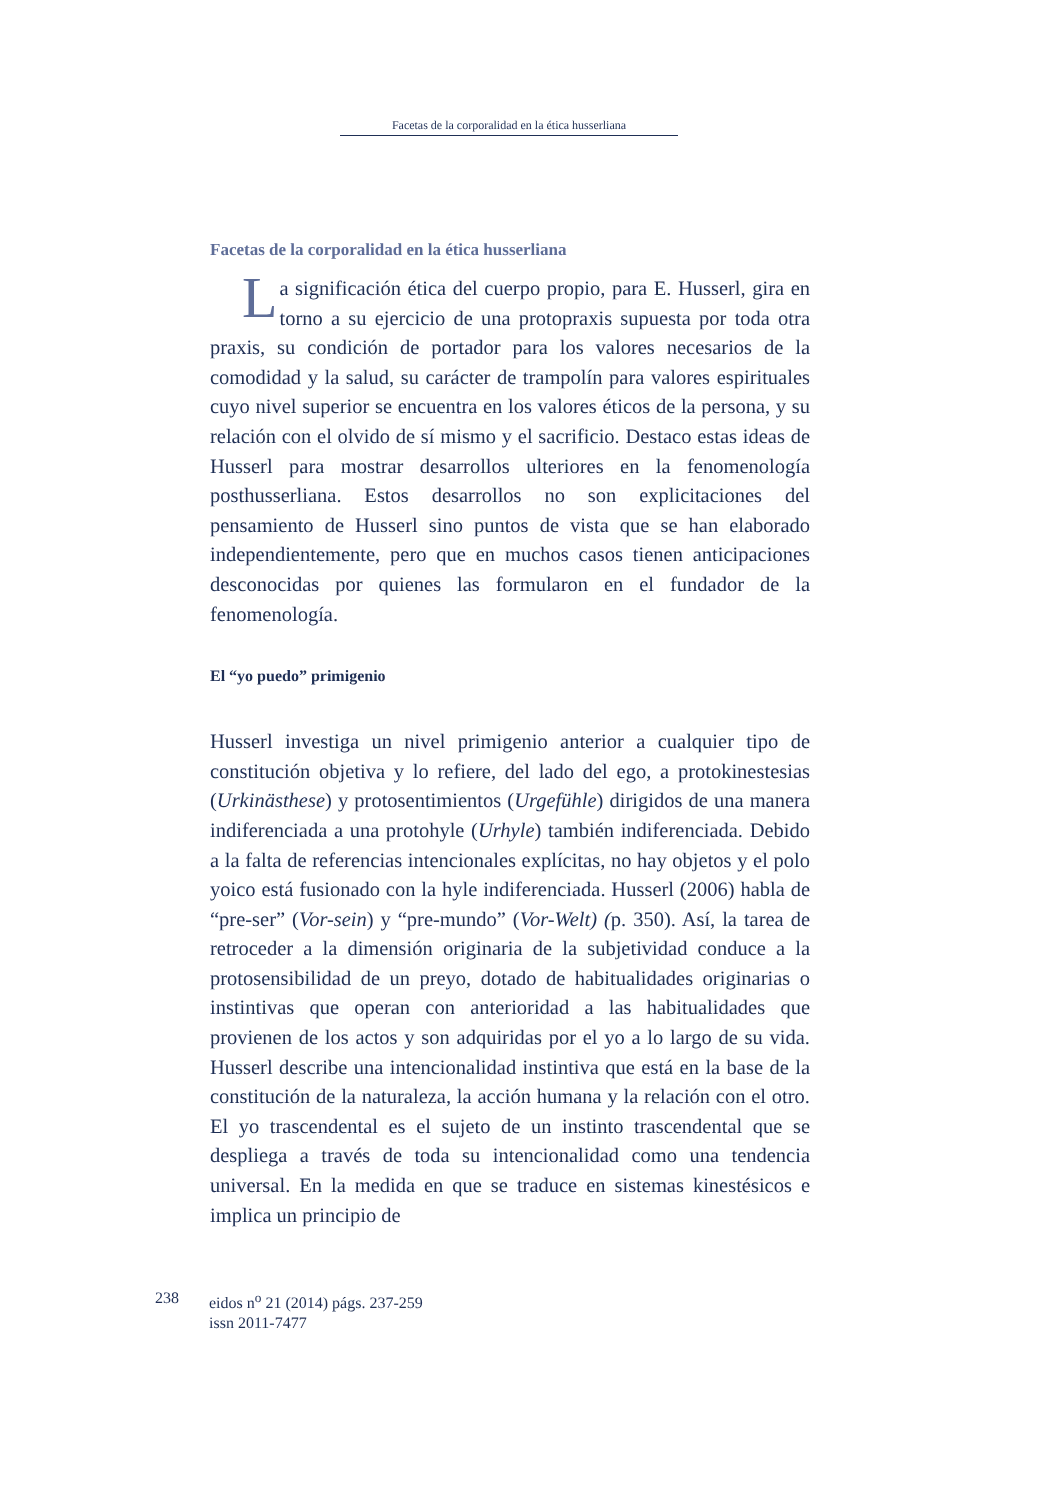Facetas de la corporalidad en la ética husserliana
Facetas de la corporalidad en la ética husserliana
La significación ética del cuerpo propio, para E. Husserl, gira en torno a su ejercicio de una protopraxis supuesta por toda otra praxis, su condición de portador para los valores necesarios de la comodidad y la salud, su carácter de trampolín para valores espirituales cuyo nivel superior se encuentra en los valores éticos de la persona, y su relación con el olvido de sí mismo y el sacrificio. Destaco estas ideas de Husserl para mostrar desarrollos ulteriores en la fenomenología posthusserliana. Estos desarrollos no son explicitaciones del pensamiento de Husserl sino puntos de vista que se han elaborado independientemente, pero que en muchos casos tienen anticipaciones desconocidas por quienes las formularon en el fundador de la fenomenología.
El “yo puedo” primigenio
Husserl investiga un nivel primigenio anterior a cualquier tipo de constitución objetiva y lo refiere, del lado del ego, a protokinestesias (Urkinästhese) y protosentimientos (Urgefühle) dirigidos de una manera indiferenciada a una protohyle (Urhyle) también indiferenciada. Debido a la falta de referencias intencionales explícitas, no hay objetos y el polo yoico está fusionado con la hyle indiferenciada. Husserl (2006) habla de “pre-ser” (Vor-sein) y “pre-mundo” (Vor-Welt) (p. 350). Así, la tarea de retroceder a la dimensión originaria de la subjetividad conduce a la protosensibilidad de un preyo, dotado de habitualidades originarias o instintivas que operan con anterioridad a las habitualidades que provienen de los actos y son adquiridas por el yo a lo largo de su vida. Husserl describe una intencionalidad instintiva que está en la base de la constitución de la naturaleza, la acción humana y la relación con el otro. El yo trascendental es el sujeto de un instinto trascendental que se despliega a través de toda su intencionalidad como una tendencia universal. En la medida en que se traduce en sistemas kinestésicos e implica un principio de
238 eidos n<sup>o</sup> 21 (2014) págs. 237-259
issn 2011-7477